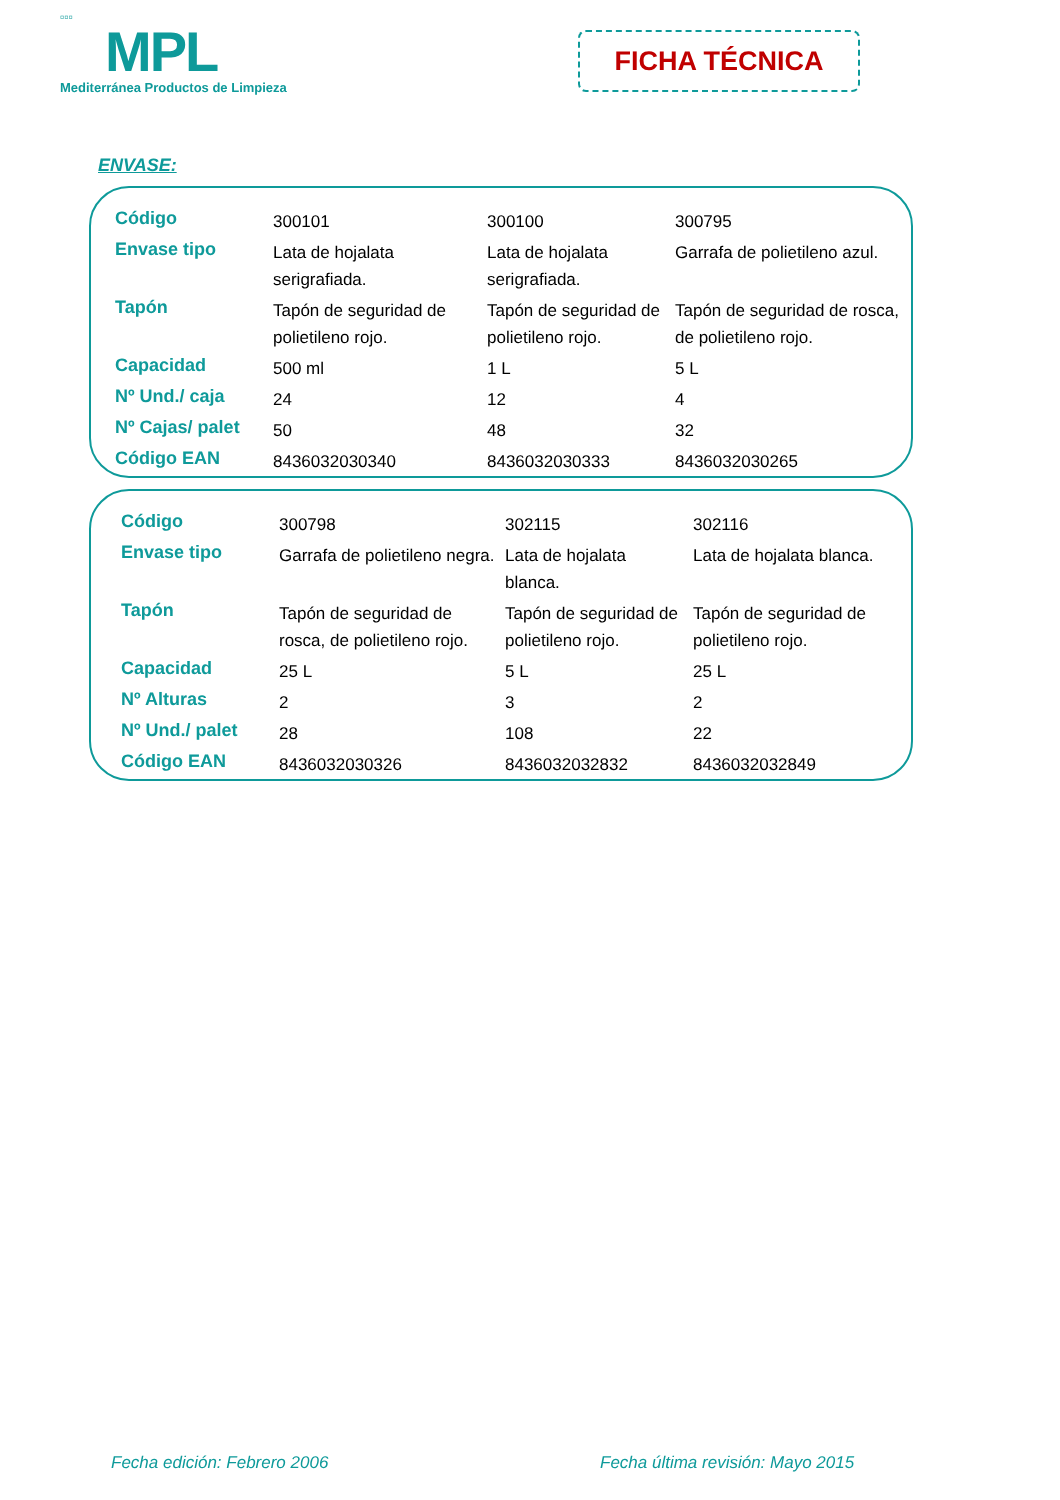▫▫▫
MPL
Mediterránea Productos de Limpieza
FICHA TÉCNICA
ENVASE:
| Código | 300101 | 300100 | 300795 |
| Envase tipo | Lata de hojalata serigrafiada. | Lata de hojalata serigrafiada. | Garrafa de polietileno azul. |
| Tapón | Tapón de seguridad de polietileno rojo. | Tapón de seguridad de polietileno rojo. | Tapón de seguridad de rosca, de polietileno rojo. |
| Capacidad | 500 ml | 1 L | 5 L |
| Nº Und./ caja | 24 | 12 | 4 |
| Nº Cajas/ palet | 50 | 48 | 32 |
| Código EAN | 8436032030340 | 8436032030333 | 8436032030265 |
| Código | 300798 | 302115 | 302116 |
| Envase tipo | Garrafa de polietileno negra. | Lata de hojalata blanca. | Lata de hojalata blanca. |
| Tapón | Tapón de seguridad de rosca, de polietileno rojo. | Tapón de seguridad de polietileno rojo. | Tapón de seguridad de polietileno rojo. |
| Capacidad | 25 L | 5 L | 25 L |
| Nº Alturas | 2 | 3 | 2 |
| Nº Und./ palet | 28 | 108 | 22 |
| Código EAN | 8436032030326 | 8436032032832 | 8436032032849 |
Fecha edición: Febrero 2006
Fecha última revisión: Mayo 2015